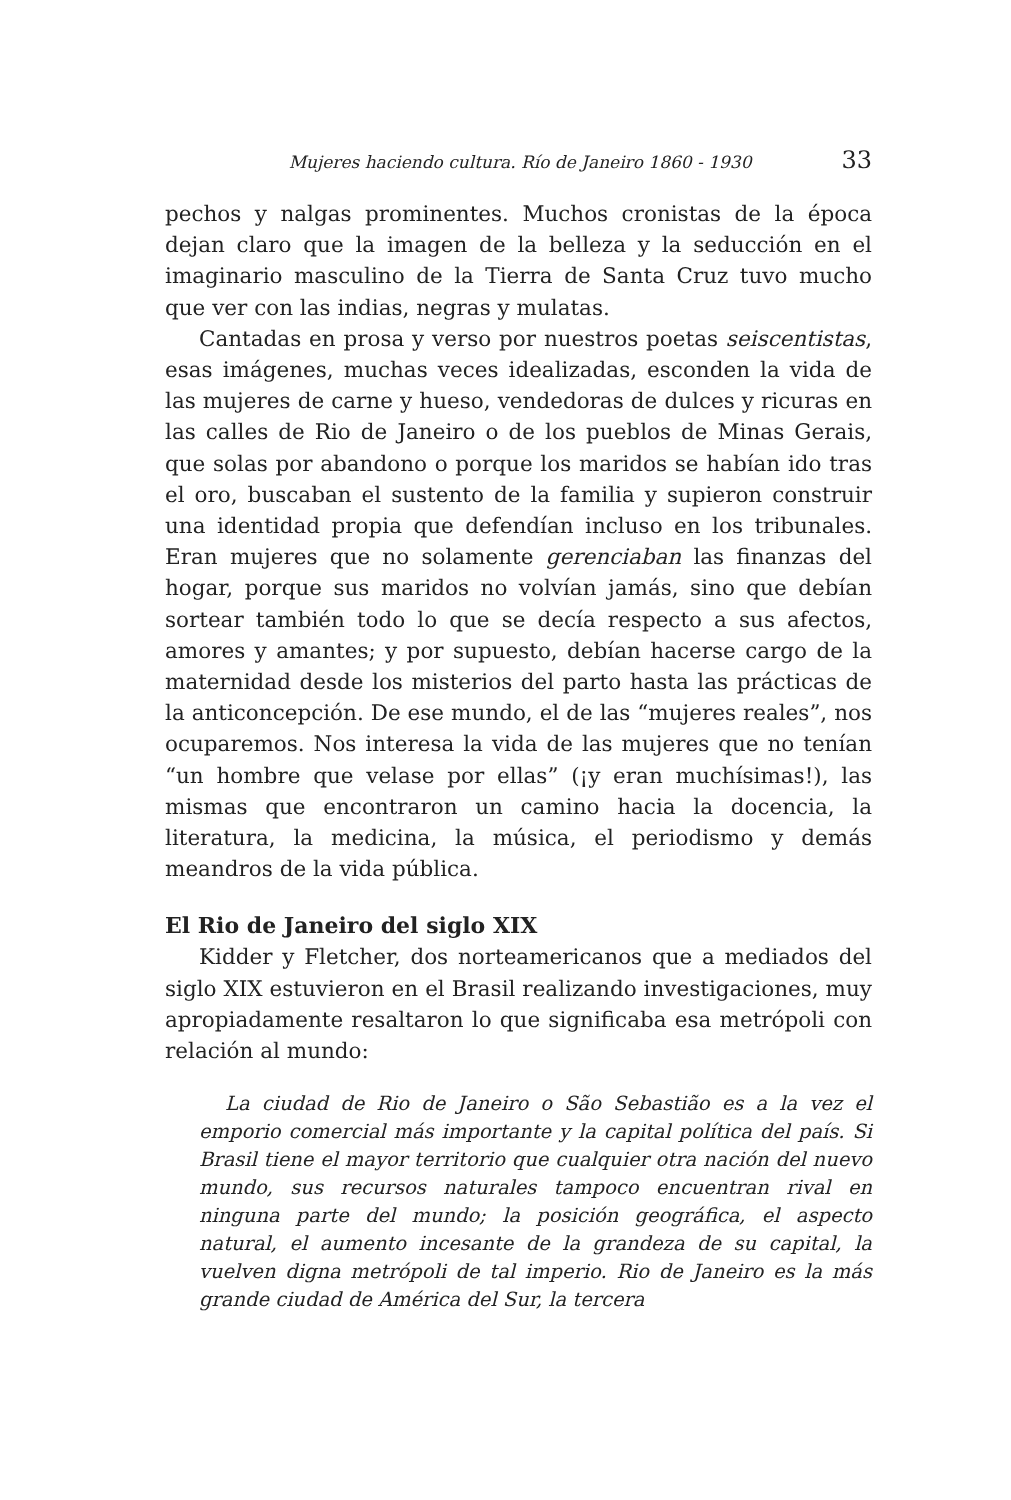Mujeres haciendo cultura. Río de Janeiro 1860 - 1930 33
pechos y nalgas prominentes. Muchos cronistas de la época dejan claro que la imagen de la belleza y la seducción en el imaginario masculino de la Tierra de Santa Cruz tuvo mucho que ver con las indias, negras y mulatas.
Cantadas en prosa y verso por nuestros poetas seiscentistas, esas imágenes, muchas veces idealizadas, esconden la vida de las mujeres de carne y hueso, vendedoras de dulces y ricuras en las calles de Rio de Janeiro o de los pueblos de Minas Gerais, que solas por abandono o porque los maridos se habían ido tras el oro, buscaban el sustento de la familia y supieron construir una identidad propia que defendían incluso en los tribunales. Eran mujeres que no solamente gerenciaban las finanzas del hogar, porque sus maridos no volvían jamás, sino que debían sortear también todo lo que se decía respecto a sus afectos, amores y amantes; y por supuesto, debían hacerse cargo de la maternidad desde los misterios del parto hasta las prácticas de la anticoncepción. De ese mundo, el de las “mujeres reales”, nos ocuparemos. Nos interesa la vida de las mujeres que no tenían “un hombre que velase por ellas” (¡y eran muchísimas!), las mismas que encontraron un camino hacia la docencia, la literatura, la medicina, la música, el periodismo y demás meandros de la vida pública.
El Rio de Janeiro del siglo XIX
Kidder y Fletcher, dos norteamericanos que a mediados del siglo XIX estuvieron en el Brasil realizando investigaciones, muy apropiadamente resaltaron lo que significaba esa metrópoli con relación al mundo:
La ciudad de Rio de Janeiro o São Sebastião es a la vez el emporio comercial más importante y la capital política del país. Si Brasil tiene el mayor territorio que cualquier otra nación del nuevo mundo, sus recursos naturales tampoco encuentran rival en ninguna parte del mundo; la posición geográfica, el aspecto natural, el aumento incesante de la grandeza de su capital, la vuelven digna metrópoli de tal imperio. Rio de Janeiro es la más grande ciudad de América del Sur, la tercera